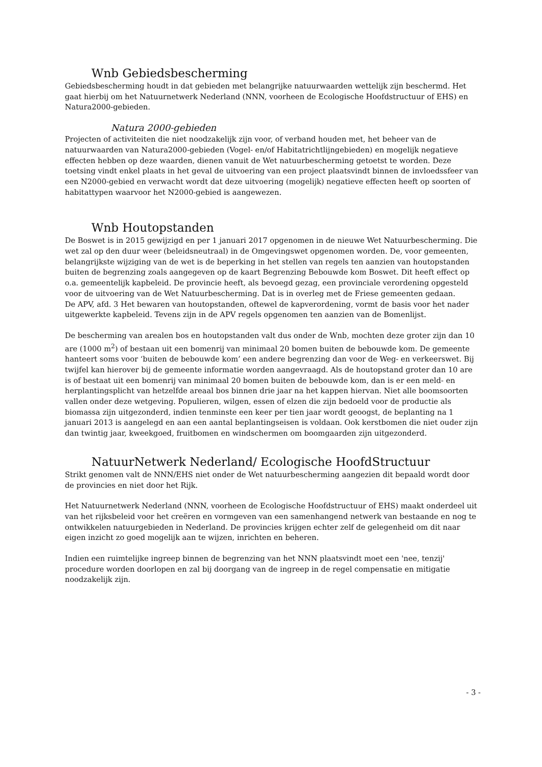Wnb Gebiedsbescherming
Gebiedsbescherming houdt in dat gebieden met belangrijke natuurwaarden wettelijk zijn beschermd. Het gaat hierbij om het Natuurnetwerk Nederland (NNN, voorheen de Ecologische Hoofdstructuur of EHS) en Natura2000-gebieden.
Natura 2000-gebieden
Projecten of activiteiten die niet noodzakelijk zijn voor, of verband houden met, het beheer van de natuurwaarden van Natura2000-gebieden (Vogel- en/of Habitatrichtlijngebieden) en mogelijk negatieve effecten hebben op deze waarden, dienen vanuit de Wet natuurbescherming getoetst te worden. Deze toetsing vindt enkel plaats in het geval de uitvoering van een project plaatsvindt binnen de invloedssfeer van een N2000-gebied en verwacht wordt dat deze uitvoering (mogelijk) negatieve effecten heeft op soorten of habitattypen waarvoor het N2000-gebied is aangewezen.
Wnb Houtopstanden
De Boswet is in 2015 gewijzigd en per 1 januari 2017 opgenomen in de nieuwe Wet Natuurbescherming. Die wet zal op den duur weer (beleidsneutraal) in de Omgevingswet opgenomen worden. De, voor gemeenten, belangrijkste wijziging van de wet is de beperking in het stellen van regels ten aanzien van houtopstanden buiten de begrenzing zoals aangegeven op de kaart Begrenzing Bebouwde kom Boswet. Dit heeft effect op o.a. gemeentelijk kapbeleid. De provincie heeft, als bevoegd gezag, een provinciale verordening opgesteld voor de uitvoering van de Wet Natuurbescherming. Dat is in overleg met de Friese gemeenten gedaan.
De APV, afd. 3 Het bewaren van houtopstanden, oftewel de kapverordening, vormt de basis voor het nader uitgewerkte kapbeleid. Tevens zijn in de APV regels opgenomen ten aanzien van de Bomenlijst.
De bescherming van arealen bos en houtopstanden valt dus onder de Wnb, mochten deze groter zijn dan 10 are (1000 m<sup>2</sup>) of bestaan uit een bomenrij van minimaal 20 bomen buiten de bebouwde kom. De gemeente hanteert soms voor ‘buiten de bebouwde kom’ een andere begrenzing dan voor de Weg- en verkeerswet. Bij twijfel kan hierover bij de gemeente informatie worden aangevraagd. Als de houtopstand groter dan 10 are is of bestaat uit een bomenrij van minimaal 20 bomen buiten de bebouwde kom, dan is er een meld- en herplantingsplicht van hetzelfde areaal bos binnen drie jaar na het kappen hiervan. Niet alle boomsoorten vallen onder deze wetgeving. Populieren, wilgen, essen of elzen die zijn bedoeld voor de productie als biomassa zijn uitgezonderd, indien tenminste een keer per tien jaar wordt geoogst, de beplanting na 1 januari 2013 is aangelegd en aan een aantal beplantingseisen is voldaan. Ook kerstbomen die niet ouder zijn dan twintig jaar, kweekgoed, fruitbomen en windschermen om boomgaarden zijn uitgezonderd.
NatuurNetwerk Nederland/ Ecologische HoofdStructuur
Strikt genomen valt de NNN/EHS niet onder de Wet natuurbescherming aangezien dit bepaald wordt door de provincies en niet door het Rijk.
Het Natuurnetwerk Nederland (NNN, voorheen de Ecologische Hoofdstructuur of EHS) maakt onderdeel uit van het rijksbeleid voor het creëren en vormgeven van een samenhangend netwerk van bestaande en nog te ontwikkelen natuurgebieden in Nederland. De provincies krijgen echter zelf de gelegenheid om dit naar eigen inzicht zo goed mogelijk aan te wijzen, inrichten en beheren.
Indien een ruimtelijke ingreep binnen de begrenzing van het NNN plaatsvindt moet een 'nee, tenzij' procedure worden doorlopen en zal bij doorgang van de ingreep in de regel compensatie en mitigatie noodzakelijk zijn.
- 3 -